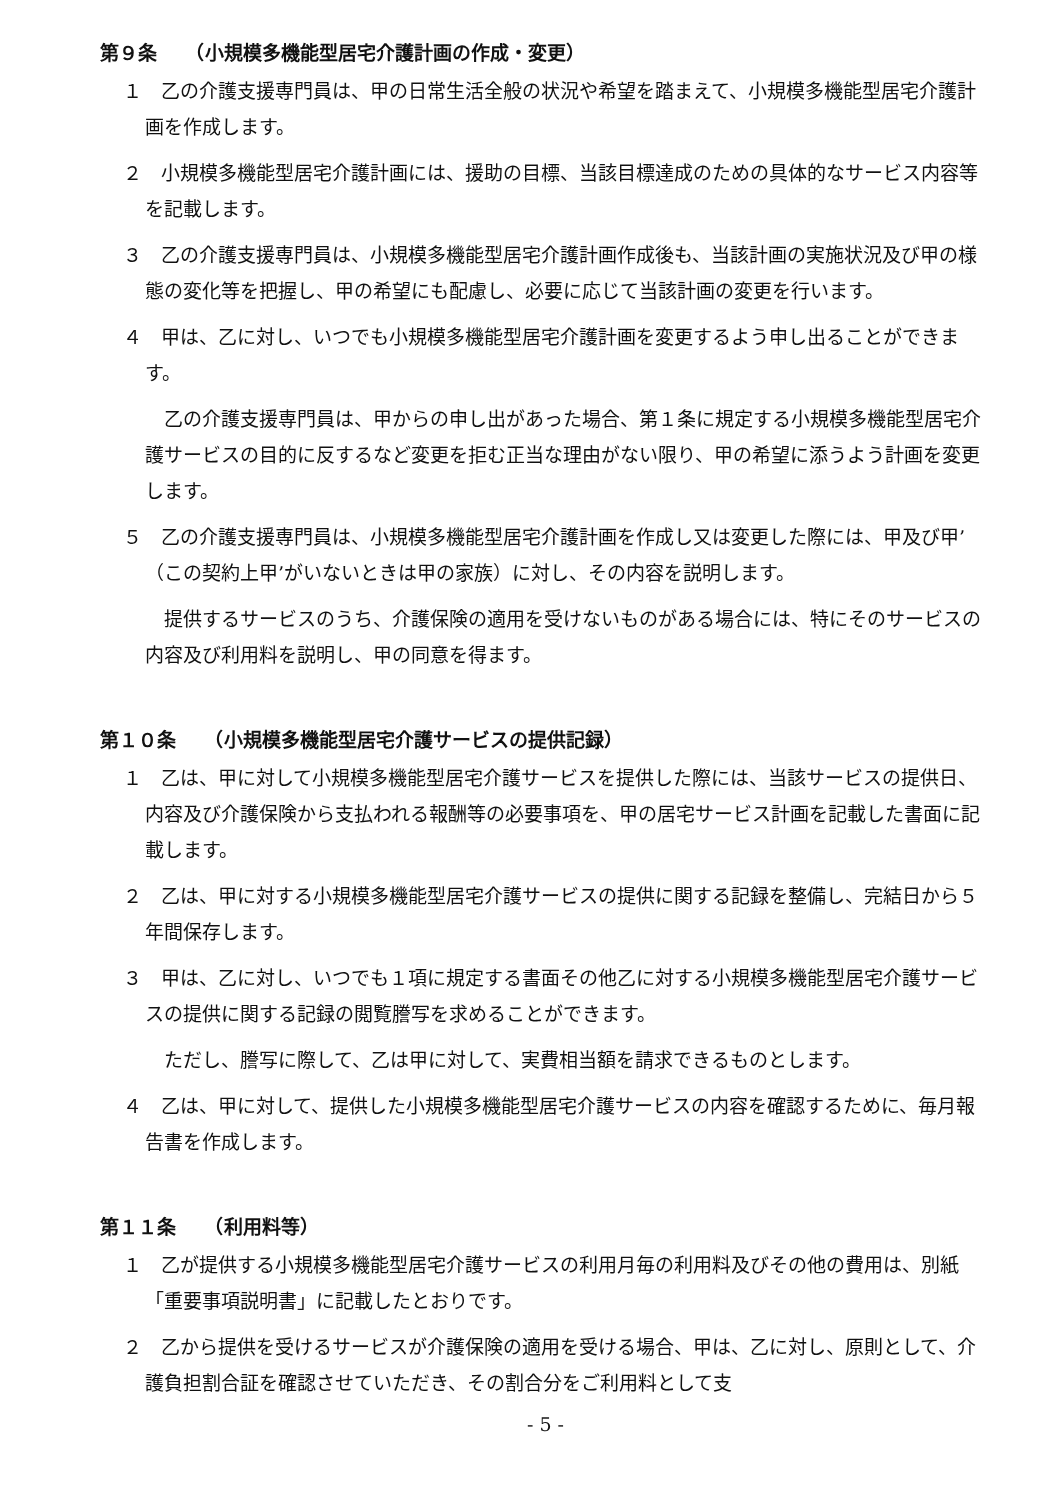第９条　　（小規模多機能型居宅介護計画の作成・変更）
１　乙の介護支援専門員は、甲の日常生活全般の状況や希望を踏まえて、小規模多機能型居宅介護計画を作成します。
２　小規模多機能型居宅介護計画には、援助の目標、当該目標達成のための具体的なサービス内容等を記載します。
３　乙の介護支援専門員は、小規模多機能型居宅介護計画作成後も、当該計画の実施状況及び甲の様態の変化等を把握し、甲の希望にも配慮し、必要に応じて当該計画の変更を行います。
４　甲は、乙に対し、いつでも小規模多機能型居宅介護計画を変更するよう申し出ることができます。
　乙の介護支援専門員は、甲からの申し出があった場合、第１条に規定する小規模多機能型居宅介護サービスの目的に反するなど変更を拒む正当な理由がない限り、甲の希望に添うよう計画を変更します。
５　乙の介護支援専門員は、小規模多機能型居宅介護計画を作成し又は変更した際には、甲及び甲’（この契約上甲’がいないときは甲の家族）に対し、その内容を説明します。
　提供するサービスのうち、介護保険の適用を受けないものがある場合には、特にそのサービスの内容及び利用料を説明し、甲の同意を得ます。
第１０条　　（小規模多機能型居宅介護サービスの提供記録）
１　乙は、甲に対して小規模多機能型居宅介護サービスを提供した際には、当該サービスの提供日、内容及び介護保険から支払われる報酬等の必要事項を、甲の居宅サービス計画を記載した書面に記載します。
２　乙は、甲に対する小規模多機能型居宅介護サービスの提供に関する記録を整備し、完結日から５年間保存します。
３　甲は、乙に対し、いつでも１項に規定する書面その他乙に対する小規模多機能型居宅介護サービスの提供に関する記録の閲覧謄写を求めることができます。
　ただし、謄写に際して、乙は甲に対して、実費相当額を請求できるものとします。
４　乙は、甲に対して、提供した小規模多機能型居宅介護サービスの内容を確認するために、毎月報告書を作成します。
第１１条　　（利用料等）
１　乙が提供する小規模多機能型居宅介護サービスの利用月毎の利用料及びその他の費用は、別紙「重要事項説明書」に記載したとおりです。
２　乙から提供を受けるサービスが介護保険の適用を受ける場合、甲は、乙に対し、原則として、介護負担割合証を確認させていただき、その割合分をご利用料として支
- 5 -